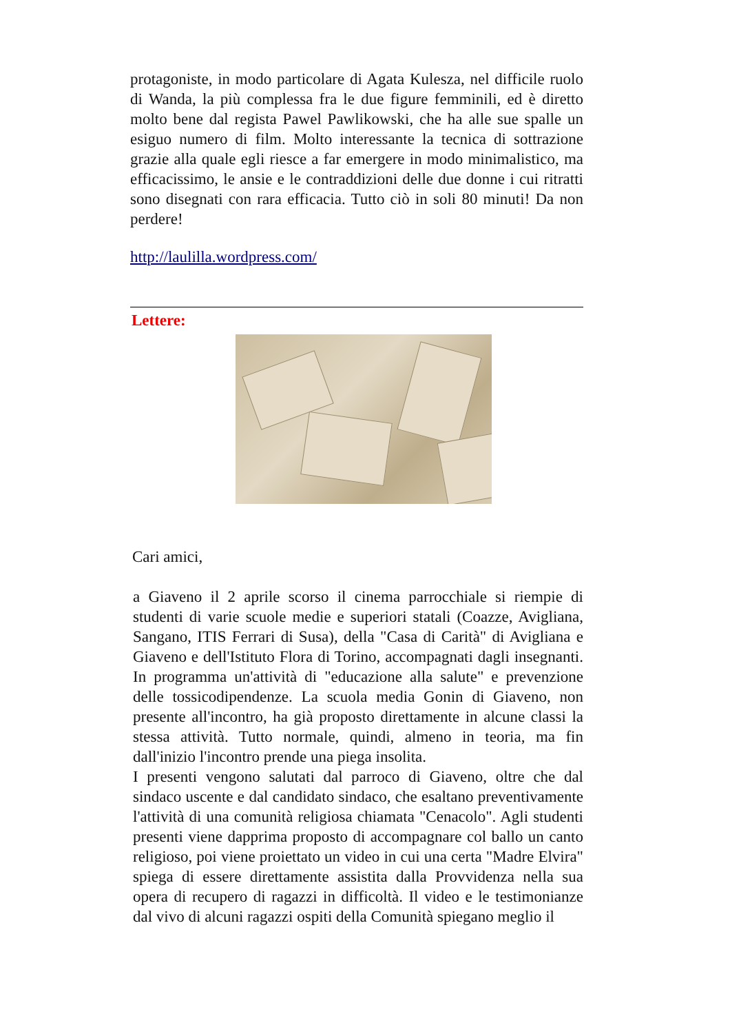protagoniste, in modo particolare di Agata Kulesza, nel difficile ruolo di Wanda, la più complessa fra le due figure femminili, ed è diretto molto bene dal regista Pawel Pawlikowski, che ha alle sue spalle un esiguo numero di film. Molto interessante la tecnica di sottrazione grazie alla quale egli riesce a far emergere in modo minimalistico, ma efficacissimo, le ansie e le contraddizioni delle due donne i cui ritratti sono disegnati con rara efficacia. Tutto ciò in soli 80 minuti! Da non perdere!
http://laulilla.wordpress.com/
Lettere:
Cari amici,
a Giaveno il 2 aprile scorso il cinema parrocchiale si riempie di studenti di varie scuole medie e superiori statali (Coazze, Avigliana, Sangano, ITIS Ferrari di Susa), della "Casa di Carità" di Avigliana e Giaveno e dell'Istituto Flora di Torino, accompagnati dagli insegnanti. In programma un'attività di "educazione alla salute" e prevenzione delle tossicodipendenze. La scuola media Gonin di Giaveno, non presente all'incontro, ha già proposto direttamente in alcune classi la stessa attività. Tutto normale, quindi, almeno in teoria, ma fin dall'inizio l'incontro prende una piega insolita.
I presenti vengono salutati dal parroco di Giaveno, oltre che dal sindaco uscente e dal candidato sindaco, che esaltano preventivamente l'attività di una comunità religiosa chiamata "Cenacolo". Agli studenti presenti viene dapprima proposto di accompagnare col ballo un canto religioso, poi viene proiettato un video in cui una certa "Madre Elvira" spiega di essere direttamente assistita dalla Provvidenza nella sua opera di recupero di ragazzi in difficoltà. Il video e le testimonianze dal vivo di alcuni ragazzi ospiti della Comunità spiegano meglio il